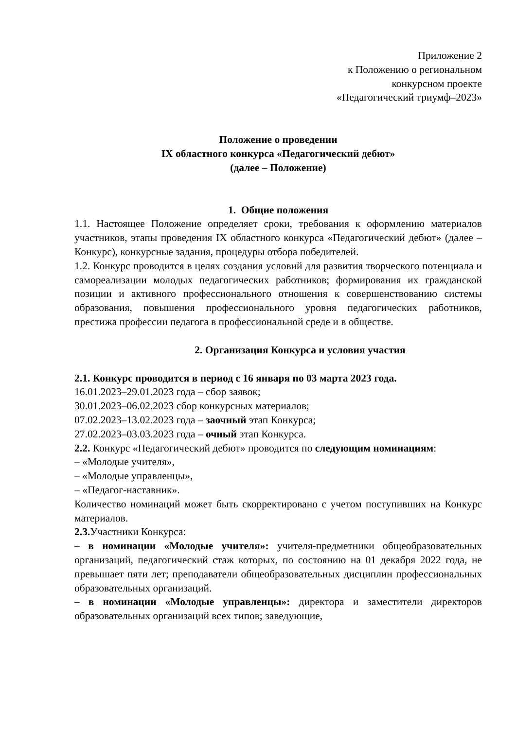Приложение 2
к Положению о региональном
конкурсном проекте
«Педагогический триумф–2023»
Положение о проведении
IX областного конкурса «Педагогический дебют»
(далее – Положение)
1. Общие положения
1.1. Настоящее Положение определяет сроки, требования к оформлению материалов участников, этапы проведения IX областного конкурса «Педагогический дебют» (далее – Конкурс), конкурсные задания, процедуры отбора победителей.
1.2. Конкурс проводится в целях создания условий для развития творческого потенциала и самореализации молодых педагогических работников; формирования их гражданской позиции и активного профессионального отношения к совершенствованию системы образования, повышения профессионального уровня педагогических работников, престижа профессии педагога в профессиональной среде и в обществе.
2. Организация Конкурса и условия участия
2.1. Конкурс проводится в период с 16 января по 03 марта 2023 года.
16.01.2023–29.01.2023 года – сбор заявок;
30.01.2023–06.02.2023 сбор конкурсных материалов;
07.02.2023–13.02.2023 года – заочный этап Конкурса;
27.02.2023–03.03.2023 года – очный этап Конкурса.
2.2. Конкурс «Педагогический дебют» проводится по следующим номинациям:
– «Молодые учителя»,
– «Молодые управленцы»,
– «Педагог-наставник».
Количество номинаций может быть скорректировано с учетом поступивших на Конкурс материалов.
2.3. Участники Конкурса:
– в номинации «Молодые учителя»: учителя-предметники общеобразовательных организаций, педагогический стаж которых, по состоянию на 01 декабря 2022 года, не превышает пяти лет; преподаватели общеобразовательных дисциплин профессиональных образовательных организаций.
– в номинации «Молодые управленцы»: директора и заместители директоров образовательных организаций всех типов; заведующие,